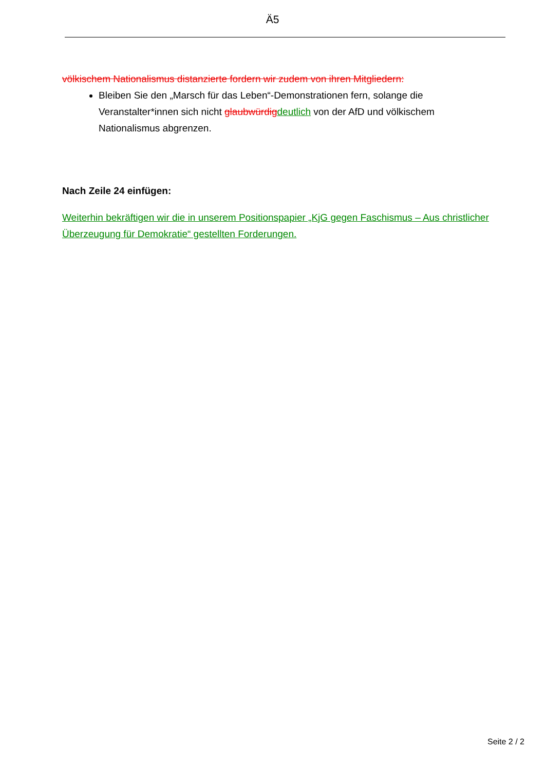Ä5
völkischem Nationalismus distanzierte fordern wir zudem von ihren Mitgliedern:
Bleiben Sie den „Marsch für das Leben“-Demonstrationen fern, solange die Veranstalter*innen sich nicht glaubwürdig deutlich von der AfD und völkischem Nationalismus abgrenzen.
Nach Zeile 24 einfügen:
Weiterhin bekräftigen wir die in unserem Positionspapier „KjG gegen Faschismus – Aus christlicher Überzeugung für Demokratie“ gestellten Forderungen.
Seite 2 / 2